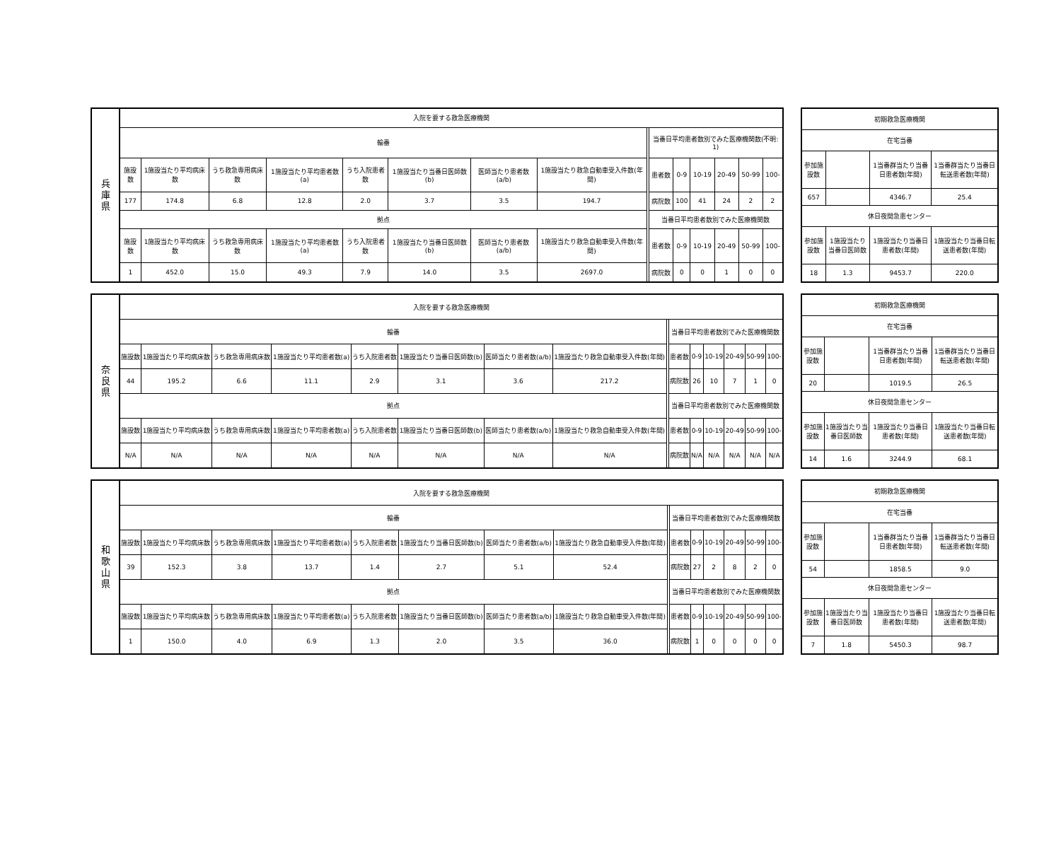| 兵 庫 県 | 入院を要する救急医療機関 | | | | | | | | | | | | | | |
| | 輪番 | | | | | | | | | 当番日平均患者数別でみた医療機関数(不明: 1) | | | | | |
| | 施設数 | 1施設当たり平均病床数 | うち救急専用病床数 | 1施設当たり平均患者数(a) | うち入院患者数 | 1施設当たり当番日医師数(b) | 医師当たり患者数(a/b) | 1施設当たり救急自動車受入件数(年間) | | 患者数 | 0-9 | 10-19 | 20-49 | 50-99 | 100- |
| | 177 | 174.8 | 6.8 | 12.8 | 2.0 | 3.7 | 3.5 | 194.7 | | 病院数 | 100 | 41 | 24 | 2 | 2 |
| | 拠点 | | | | | | | | | 当番日平均患者数別でみた医療機関数 | | | | | |
| | 施設数 | 1施設当たり平均病床数 | うち救急専用病床数 | 1施設当たり平均患者数(a) | うち入院患者数 | 1施設当たり当番日医師数(b) | 医師当たり患者数(a/b) | 1施設当たり救急自動車受入件数(年間) | | 患者数 | 0-9 | 10-19 | 20-49 | 50-99 | 100- |
| | 1 | 452.0 | 15.0 | 49.3 | 7.9 | 14.0 | 3.5 | 2697.0 | | 病院数 | 0 | 0 | 1 | 0 | 0 |
| 初期救急医療機関 | | | |
| 在宅当番 | | | |
| 参加施設数 | | 1当番群当たり当番日患者数(年間) | 1当番群当たり当番日転送患者数(年間) |
| 657 | | 4346.7 | 25.4 |
| 休日夜間急患センター | | | |
| 参加施設数 | 1施設当たり当番日医師数 | 1施設当たり当番日患者数(年間) | 1施設当たり当番日転送患者数(年間) |
| 18 | 1.3 | 9453.7 | 220.0 |
| 奈 良 県 | 入院を要する救急医療機関 | | | | | | | | | | | | | | |
| | 輪番 | | | | | | | | | 当番日平均患者数別でみた医療機関数 | | | | | |
| | 施設数 | 1施設当たり平均病床数 | うち救急専用病床数 | 1施設当たり平均患者数(a) | うち入院患者数 | 1施設当たり当番日医師数(b) | 医師当たり患者数(a/b) | 1施設当たり救急自動車受入件数(年間) | | 患者数 | 0-9 | 10-19 | 20-49 | 50-99 | 100- |
| | 44 | 195.2 | 6.6 | 11.1 | 2.9 | 3.1 | 3.6 | 217.2 | | 病院数 | 26 | 10 | 7 | 1 | 0 |
| | 拠点 | | | | | | | | | 当番日平均患者数別でみた医療機関数 | | | | | |
| | 施設数 | 1施設当たり平均病床数 | うち救急専用病床数 | 1施設当たり平均患者数(a) | うち入院患者数 | 1施設当たり当番日医師数(b) | 医師当たり患者数(a/b) | 1施設当たり救急自動車受入件数(年間) | | 患者数 | 0-9 | 10-19 | 20-49 | 50-99 | 100- |
| | N/A | N/A | N/A | N/A | N/A | N/A | N/A | N/A | | 病院数 | N/A | N/A | N/A | N/A | N/A |
| 初期救急医療機関 | | | |
| 在宅当番 | | | |
| 参加施設数 | | 1当番群当たり当番日患者数(年間) | 1当番群当たり当番日転送患者数(年間) |
| 20 | | 1019.5 | 26.5 |
| 休日夜間急患センター | | | |
| 参加施設数 | 1施設当たり当番日医師数 | 1施設当たり当番日患者数(年間) | 1施設当たり当番日転送患者数(年間) |
| 14 | 1.6 | 3244.9 | 68.1 |
| 和 歌 山 県 | 入院を要する救急医療機関 | | | | | | | | | | | | | | |
| | 輪番 | | | | | | | | | 当番日平均患者数別でみた医療機関数 | | | | | |
| | 施設数 | 1施設当たり平均病床数 | うち救急専用病床数 | 1施設当たり平均患者数(a) | うち入院患者数 | 1施設当たり当番日医師数(b) | 医師当たり患者数(a/b) | 1施設当たり救急自動車受入件数(年間) | | 患者数 | 0-9 | 10-19 | 20-49 | 50-99 | 100- |
| | 39 | 152.3 | 3.8 | 13.7 | 1.4 | 2.7 | 5.1 | 52.4 | | 病院数 | 27 | 2 | 8 | 2 | 0 |
| | 拠点 | | | | | | | | | 当番日平均患者数別でみた医療機関数 | | | | | |
| | 施設数 | 1施設当たり平均病床数 | うち救急専用病床数 | 1施設当たり平均患者数(a) | うち入院患者数 | 1施設当たり当番日医師数(b) | 医師当たり患者数(a/b) | 1施設当たり救急自動車受入件数(年間) | | 患者数 | 0-9 | 10-19 | 20-49 | 50-99 | 100- |
| | 1 | 150.0 | 4.0 | 6.9 | 1.3 | 2.0 | 3.5 | 36.0 | | 病院数 | 1 | 0 | 0 | 0 | 0 |
| 初期救急医療機関 | | | |
| 在宅当番 | | | |
| 参加施設数 | | 1当番群当たり当番日患者数(年間) | 1当番群当たり当番日転送患者数(年間) |
| 54 | | 1858.5 | 9.0 |
| 休日夜間急患センター | | | |
| 参加施設数 | 1施設当たり当番日医師数 | 1施設当たり当番日患者数(年間) | 1施設当たり当番日転送患者数(年間) |
| 7 | 1.8 | 5450.3 | 98.7 |